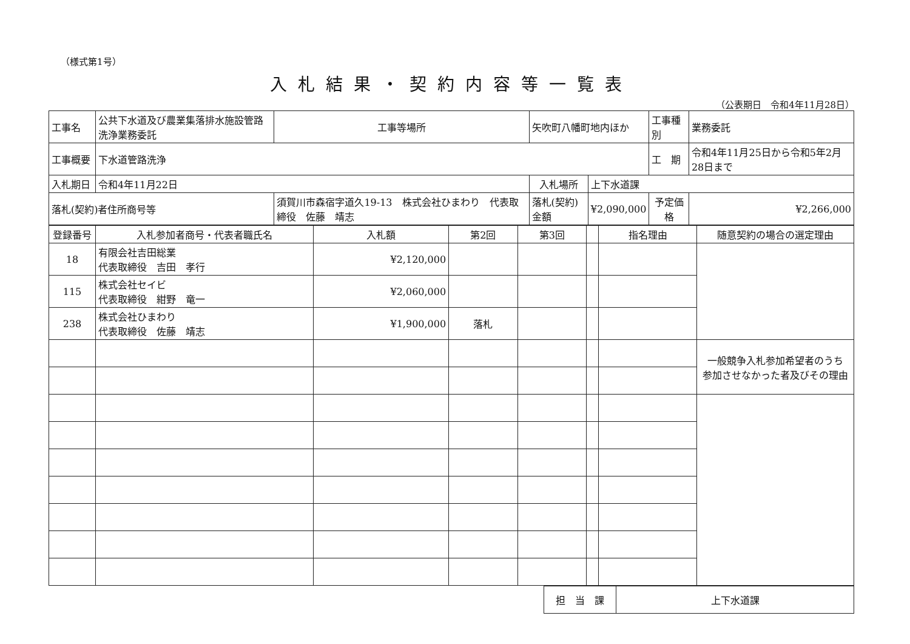（様式第1号）
入札結果・契約内容等一覧表
（公表期日　令和4年11月28日）
| 工事名 | 公共下水道及び農業集落排水施設管路洗浄業務委託 | | 工事等場所 | 矢吹町八幡町地内ほか | | 工事種別 | 業務委託 |
| 工事概要 | 下水道管路洗浄 | | | | | 工 期 | 令和4年11月25日から令和5年2月28日まで |
| 入札期日 | 令和4年11月22日 | | | 入札場所 | 上下水道課 | | |
| 落札(契約)者住所商号等 | | 須賀川市森宿字道久19-13 株式会社ひまわり 代表取締役 佐藤 靖志 | | 落札(契約)金額 | ¥2,090,000 | 予定価格 | ¥2,266,000 |
| 登録番号 | 入札参加者商号・代表者職氏名 | 入札額 | 第2回 | 第3回 | | 指名理由 | 随意契約の場合の選定理由 |
| --- | --- | --- | --- | --- | --- | --- | --- |
| 18 | 有限会社吉田総業 代表取締役 吉田 孝行 | ¥2,120,000 | | | | | |
| 115 | 株式会社セイビ 代表取締役 紺野 竜一 | ¥2,060,000 | | | | | |
| 238 | 株式会社ひまわり 代表取締役 佐藤 靖志 | ¥1,900,000 | 落札 | | | | |
| | | | | | | | 一般競争入札参加希望者のうち 参加させなかった者及びその理由 |
| 担 当 課 | 上下水道課 |